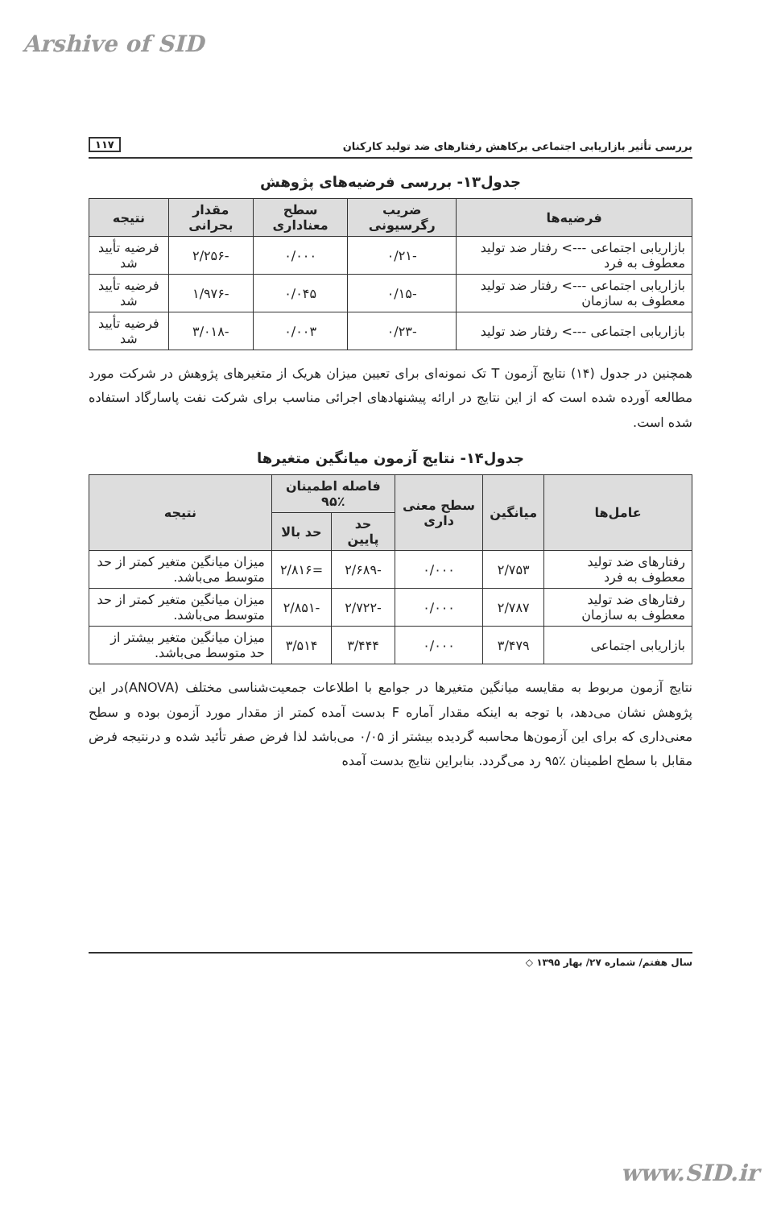Arshive of SID
بررسی تأثیر بازاریابی اجتماعی برکاهش رفتارهای ضد تولید کارکنان ۱۱۷
جدول۱۳- بررسی فرضیه‌های پژوهش
| فرضیه‌ها | ضریب رگرسیونی | سطح معناداری | مقدار بحرانی | نتیجه |
| --- | --- | --- | --- | --- |
| بازاریابی اجتماعی ---> رفتار ضد تولید معطوف به فرد | -۰/۲۱ | ۰/۰۰۰ | -۲/۲۵۶ | فرضیه تأیید شد |
| بازاریابی اجتماعی ---> رفتار ضد تولید معطوف به سازمان | -۰/۱۵ | ۰/۰۴۵ | -۱/۹۷۶ | فرضیه تأیید شد |
| بازاریابی اجتماعی ---> رفتار ضد تولید | -۰/۲۳ | ۰/۰۰۳ | -۳/۰۱۸ | فرضیه تأیید شد |
همچنین در جدول (۱۴) نتایج آزمون T تک نمونه‌ای برای تعیین میزان هریک از متغیرهای پژوهش در شرکت مورد مطالعه آورده شده است که از این نتایج در ارائه پیشنهادهای اجرائی مناسب برای شرکت نفت پاسارگاد استفاده شده است.
جدول۱۴- نتایج آزمون میانگین متغیرها
| عامل‌ها | میانگین | سطح معنی داری | فاصله اطمینان ٪۹۵ | | نتیجه |
| --- | --- | --- | --- | --- | --- |
| | | | حد پایین | حد بالا | |
| رفتارهای ضد تولید معطوف به فرد | ۲/۷۵۳ | ۰/۰۰۰ | -۲/۶۸۹ | =۲/۸۱۶ | میزان میانگین متغیر کمتر از حد متوسط می‌باشد. |
| رفتارهای ضد تولید معطوف به سازمان | ۲/۷۸۷ | ۰/۰۰۰ | -۲/۷۲۲ | -۲/۸۵۱ | میزان میانگین متغیر کمتر از حد متوسط می‌باشد. |
| بازاریابی اجتماعی | ۳/۴۷۹ | ۰/۰۰۰ | ۳/۴۴۴ | ۳/۵۱۴ | میزان میانگین متغیر بیشتر از حد متوسط می‌باشد. |
نتایج آزمون مربوط به مقایسه میانگین متغیرها در جوامع با اطلاعات جمعیت‌شناسی مختلف (ANOVA)در این پژوهش نشان می‌دهد، با توجه به اینکه مقدار آماره F بدست آمده کمتر از مقدار مورد آزمون بوده و سطح معنی‌داری که برای این آزمون‌ها محاسبه گردیده بیشتر از ۰/۰۵ می‌باشد لذا فرض صفر تأئید شده و درنتیجه فرض مقابل با سطح اطمینان ٪۹۵ رد می‌گردد. بنابراین نتایج بدست آمده
سال هفتم/ شماره ۲۷/ بهار ۱۳۹۵ ◇
www.SID.ir